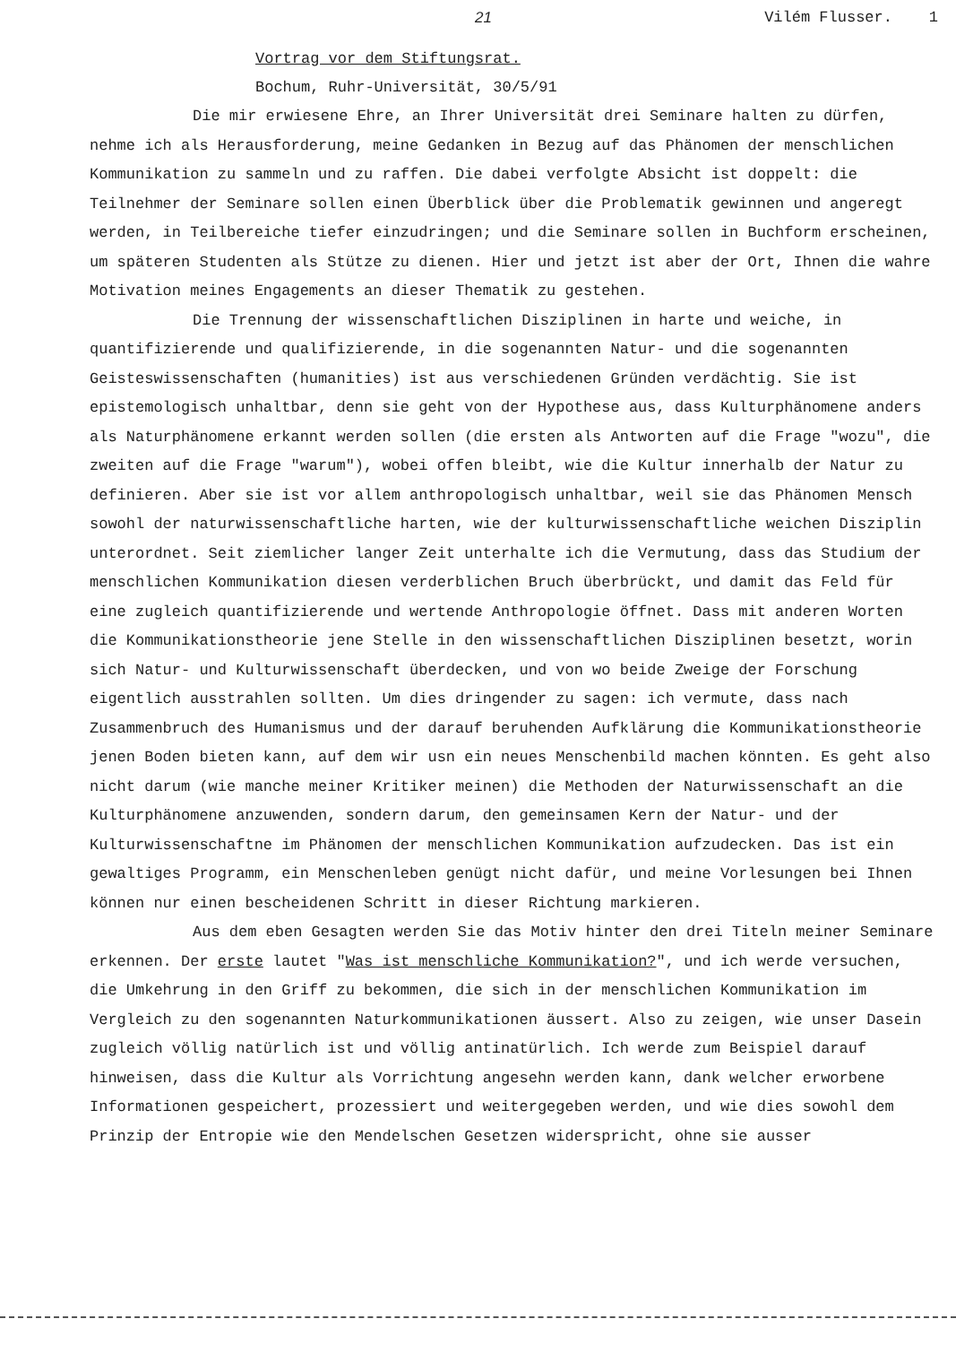21 Vilém Flusser. 1
Vortrag vor dem Stiftungsrat.
Bochum, Ruhr-Universität, 30/5/91
Die mir erwiesene Ehre, an Ihrer Universität drei Seminare halten zu dürfen, nehme ich als Herausforderung, meine Gedanken in Bezug auf das Phänomen der menschlichen Kommunikation zu sammeln und zu raffen. Die dabei verfolgte Absicht ist doppelt: die Teilnehmer der Seminare sollen einen Überblick über die Problematik gewinnen und angeregt werden, in Teilbereiche tiefer einzudringen; und die Seminare sollen in Buchform erscheinen, um späteren Studenten als Stütze zu dienen. Hier und jetzt ist aber der Ort, Ihnen die wahre Motivation meines Engagements an dieser Thematik zu gestehen.
Die Trennung der wissenschaftlichen Disziplinen in harte und weiche, in quantifizierende und qualifizierende, in die sogenannten Natur- und die sogenannten Geisteswissenschaften (humanities) ist aus verschiedenen Gründen verdächtig. Sie ist epistemologisch unhaltbar, denn sie geht von der Hypothese aus, dass Kulturphänomene anders als Naturphänomene erkannt werden sollen (die ersten als Antworten auf die Frage "wozu", die zweiten auf die Frage "warum"), wobei offen bleibt, wie die Kultur innerhalb der Natur zu definieren. Aber sie ist vor allem anthropologisch unhaltbar, weil sie das Phänomen Mensch sowohl der naturwissenschaftliche harten, wie der kulturwissenschaftliche weichen Disziplin unterordnet. Seit ziemlicher langer Zeit unterhalte ich die Vermutung, dass das Studium der menschlichen Kommunikation diesen verderblichen Bruch überbrückt, und damit das Feld für eine zugleich quantifizierende und wertende Anthropologie öffnet. Dass mit anderen Worten die Kommunikationstheorie jene Stelle in den wissenschaftlichen Disziplinen besetzt, worin sich Natur- und Kulturwissenschaft überdecken, und von wo beide Zweige der Forschung eigentlich ausstrahlen sollten. Um dies dringender zu sagen: ich vermute, dass nach Zusammenbruch des Humanismus und der darauf beruhenden Aufklärung die Kommunikationstheorie jenen Boden bieten kann, auf dem wir usn ein neues Menschenbild machen könnten. Es geht also nicht darum (wie manche meiner Kritiker meinen) die Methoden der Naturwissenschaft an die Kulturphänomene anzuwenden, sondern darum, den gemeinsamen Kern der Natur- und der Kulturwissenschaftne im Phänomen der menschlichen Kommunikation aufzudecken. Das ist ein gewaltiges Programm, ein Menschenleben genügt nicht dafür, und meine Vorlesungen bei Ihnen können nur einen bescheidenen Schritt in dieser Richtung markieren.
Aus dem eben Gesagten werden Sie das Motiv hinter den drei Titeln meiner Seminare erkennen. Der erste lautet "Was ist menschliche Kommunikation?", und ich werde versuchen, die Umkehrung in den Griff zu bekommen, die sich in der menschlichen Kommunikation im Vergleich zu den sogenannten Naturkommunikationen äussert. Also zu zeigen, wie unser Dasein zugleich völlig natürlich ist und völlig antinatürlich. Ich werde zum Beispiel darauf hinweisen, dass die Kultur als Vorrichtung angesehn werden kann, dank welcher erworbene Informationen gespeichert, prozessiert und weitergegeben werden, und wie dies sowohl dem Prinzip der Entropie wie den Mendelschen Gesetzen widerspricht, ohne sie ausser